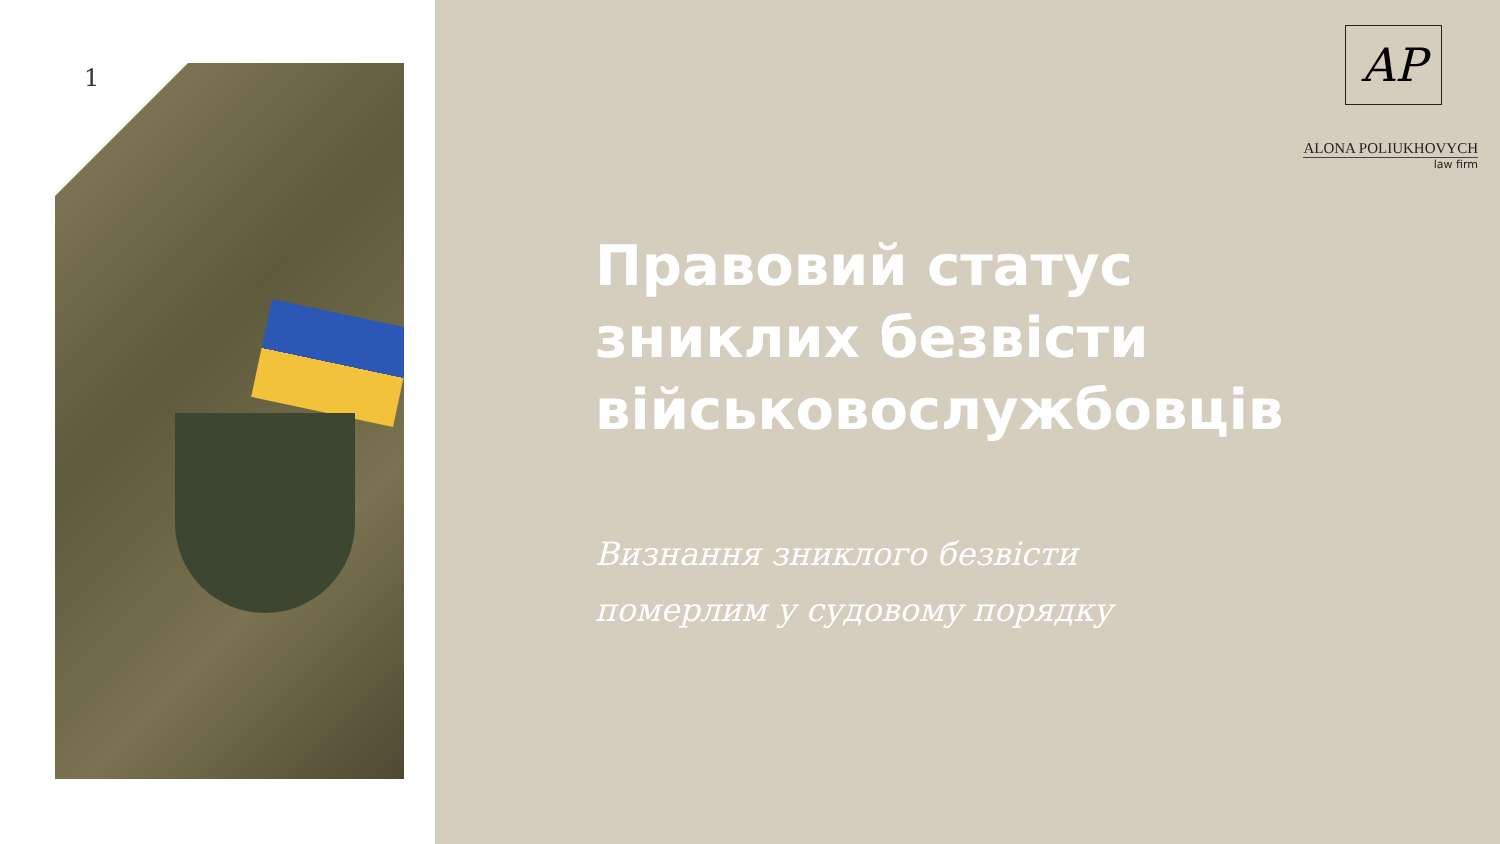1
AP
ALONA POLIUKHOVYCH
law firm
Правовий статус
зниклих безвісти
військовослужбовців
Визнання зниклого безвісти
померлим у судовому порядку